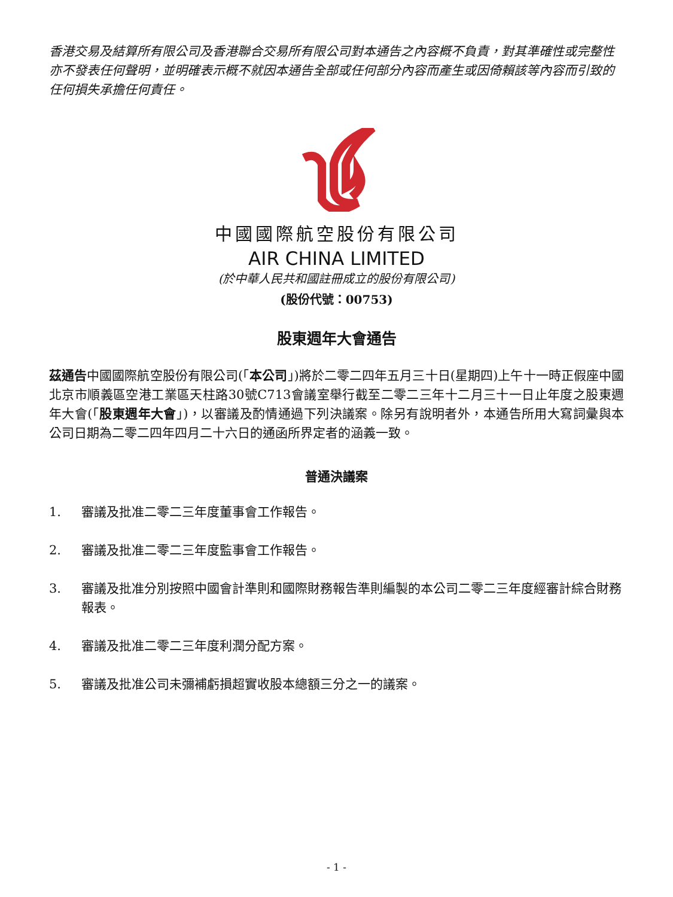香港交易及結算所有限公司及香港聯合交易所有限公司對本通告之內容概不負責，對其準確性或完整性亦不發表任何聲明，並明確表示概不就因本通告全部或任何部分內容而產生或因倚賴該等內容而引致的任何損失承擔任何責任。
中國國際航空股份有限公司
AIR CHINA LIMITED
(於中華人民共和國註冊成立的股份有限公司)
(股份代號：00753)
股東週年大會通告
茲通告中國國際航空股份有限公司(「本公司」)將於二零二四年五月三十日(星期四)上午十一時正假座中國北京市順義區空港工業區天柱路30號C713會議室舉行截至二零二三年十二月三十一日止年度之股東週年大會(「股東週年大會」)，以審議及酌情通過下列決議案。除另有說明者外，本通告所用大寫詞彙與本公司日期為二零二四年四月二十六日的通函所界定者的涵義一致。
普通決議案
1. 審議及批准二零二三年度董事會工作報告。
2. 審議及批准二零二三年度監事會工作報告。
3. 審議及批准分別按照中國會計準則和國際財務報告準則編製的本公司二零二三年度經審計綜合財務報表。
4. 審議及批准二零二三年度利潤分配方案。
5. 審議及批准公司未彌補虧損超實收股本總額三分之一的議案。
- 1 -